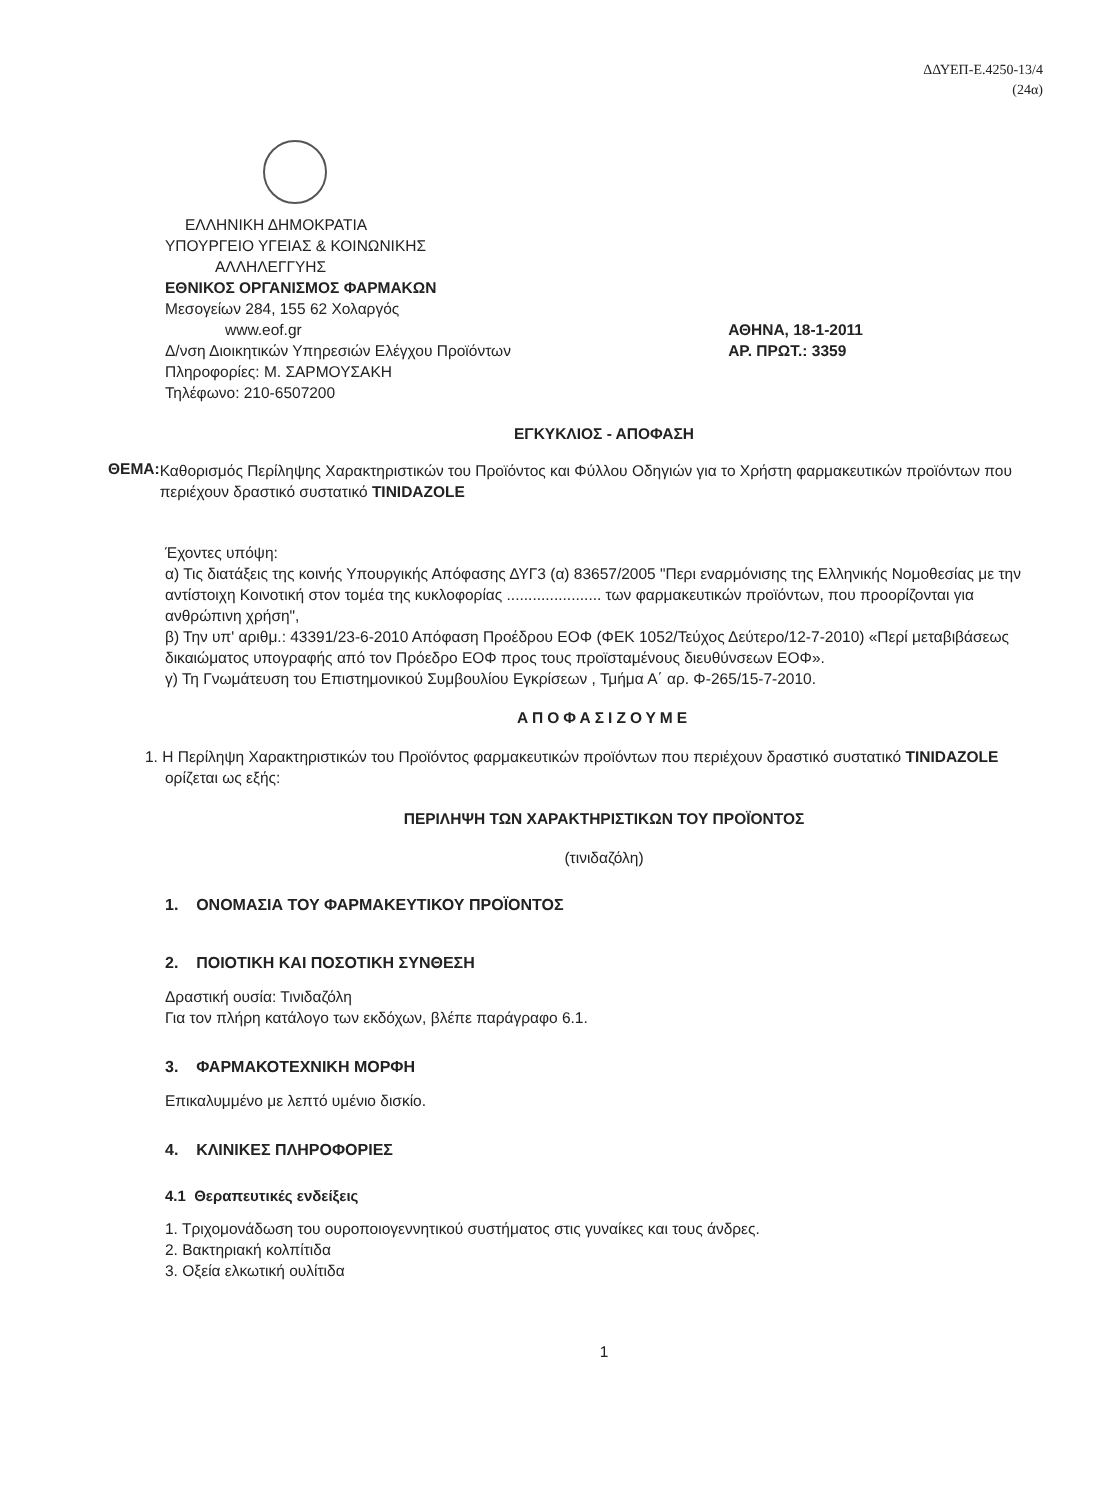ΔΔΥΕΠ-Ε.4250-13/4
(24α)
ΕΛΛΗΝΙΚΗ ΔΗΜΟΚΡΑΤΙΑ
ΥΠΟΥΡΓΕΙΟ ΥΓΕΙΑΣ & ΚΟΙΝΩΝΙΚΗΣ
ΑΛΛΗΛΕΓΓΥΗΣ
ΕΘΝΙΚΟΣ ΟΡΓΑΝΙΣΜΟΣ ΦΑΡΜΑΚΩΝ
Μεσογείων 284, 155 62 Χολαργός
www.eof.gr
Δ/νση Διοικητικών Υπηρεσιών Ελέγχου Προϊόντων
Πληροφορίες: Μ. ΣΑΡΜΟΥΣΑΚΗ
Τηλέφωνο: 210-6507200
ΑΘΗΝΑ, 18-1-2011
ΑΡ. ΠΡΩΤ.: 3359
ΕΓΚΥΚΛΙΟΣ - ΑΠΟΦΑΣΗ
ΘΕΜΑ:
Καθορισμός Περίληψης Χαρακτηριστικών του Προϊόντος και Φύλλου Οδηγιών για το Χρήστη φαρμακευτικών προϊόντων που περιέχουν δραστικό συστατικό TINIDAZOLE
Έχοντες υπόψη:
α) Τις διατάξεις της κοινής Υπουργικής Απόφασης ΔΥΓ3 (α) 83657/2005 "Περι εναρμόνισης της Ελληνικής Νομοθεσίας με την αντίστοιχη Κοινοτική στον τομέα της κυκλοφορίας ...................... των φαρμακευτικών προϊόντων, που προορίζονται για ανθρώπινη χρήση",
β) Την υπ' αριθμ.: 43391/23-6-2010 Απόφαση Προέδρου ΕΟΦ (ΦΕΚ 1052/Τεύχος Δεύτερο/12-7-2010) «Περί μεταβιβάσεως δικαιώματος υπογραφής από τον Πρόεδρο ΕΟΦ προς τους προϊσταμένους διευθύνσεων ΕΟΦ».
γ) Τη Γνωμάτευση του Επιστημονικού Συμβουλίου Εγκρίσεων , Τμήμα Α΄ αρ. Φ-265/15-7-2010.
ΑΠΟΦΑΣΙΖΟΥΜΕ
1. Η Περίληψη Χαρακτηριστικών του Προϊόντος φαρμακευτικών προϊόντων που περιέχουν δραστικό συστατικό TINIDAZOLE ορίζεται ως εξής:
ΠΕΡΙΛΗΨΗ ΤΩΝ ΧΑΡΑΚΤΗΡΙΣΤΙΚΩΝ ΤΟΥ ΠΡΟΪΟΝΤΟΣ
(τινιδαζόλη)
1. ΟΝΟΜΑΣΙΑ ΤΟΥ ΦΑΡΜΑΚΕΥΤΙΚΟΥ ΠΡΟΪΟΝΤΟΣ
2. ΠΟΙΟΤΙΚΗ ΚΑΙ ΠΟΣΟΤΙΚΗ ΣΥΝΘΕΣΗ
Δραστική ουσία: Τινιδαζόλη
Για τον πλήρη κατάλογο των εκδόχων, βλέπε παράγραφο 6.1.
3. ΦΑΡΜΑΚΟΤΕΧΝΙΚΗ ΜΟΡΦΗ
Επικαλυμμένο με λεπτό υμένιο δισκίο.
4. ΚΛΙΝΙΚΕΣ ΠΛΗΡΟΦΟΡΙΕΣ
4.1 Θεραπευτικές ενδείξεις
1. Τριχομονάδωση του ουροποιογεννητικού συστήματος στις γυναίκες και τους άνδρες.
2. Βακτηριακή κολπίτιδα
3. Οξεία ελκωτική ουλίτιδα
1